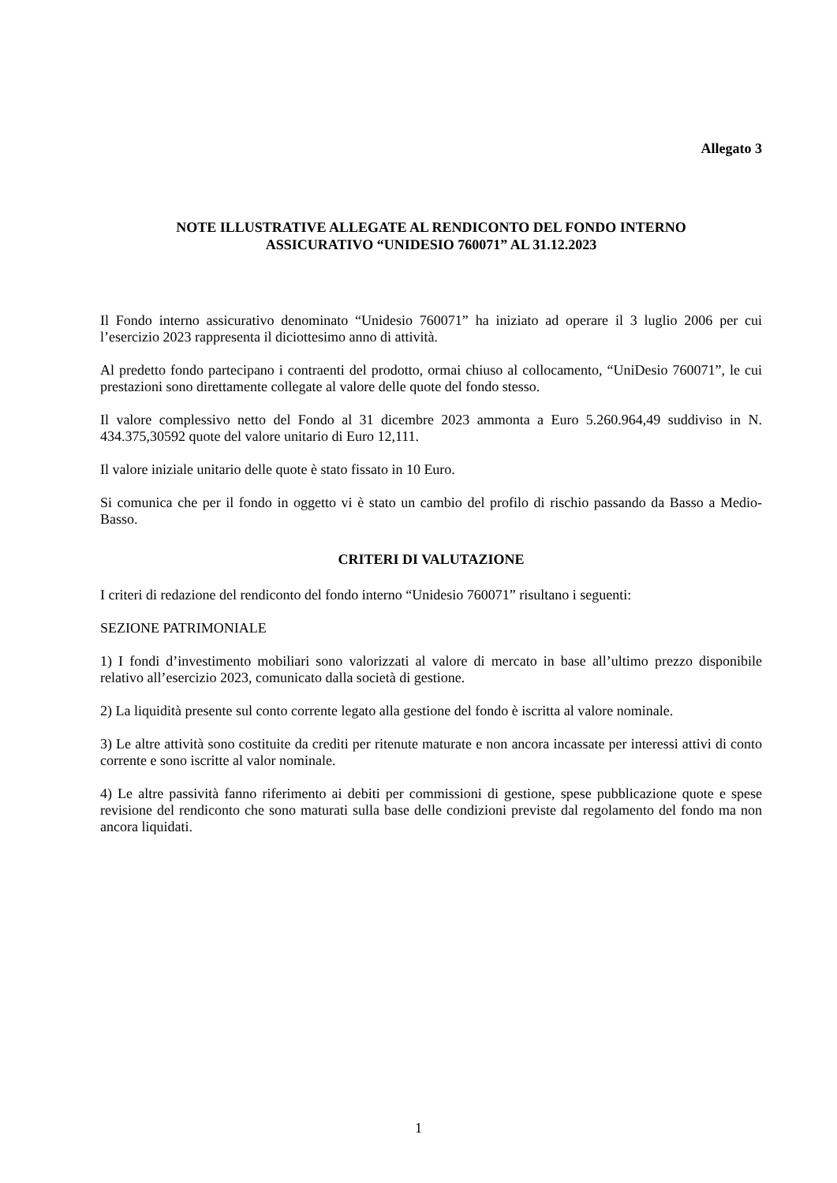Allegato 3
NOTE ILLUSTRATIVE ALLEGATE AL RENDICONTO DEL FONDO INTERNO
ASSICURATIVO “UNIDESIO 760071” AL 31.12.2023
Il Fondo interno assicurativo denominato “Unidesio 760071” ha iniziato ad operare il 3 luglio 2006 per cui l’esercizio 2023 rappresenta il diciottesimo anno di attività.
Al predetto fondo partecipano i contraenti del prodotto, ormai chiuso al collocamento, “UniDesio 760071”, le cui prestazioni sono direttamente collegate al valore delle quote del fondo stesso.
Il valore complessivo netto del Fondo al 31 dicembre 2023 ammonta a Euro 5.260.964,49 suddiviso in N. 434.375,30592 quote del valore unitario di Euro 12,111.
Il valore iniziale unitario delle quote è stato fissato in 10 Euro.
Si comunica che per il fondo in oggetto vi è stato un cambio del profilo di rischio passando da Basso a Medio-Basso.
CRITERI DI VALUTAZIONE
I criteri di redazione del rendiconto del fondo interno “Unidesio 760071” risultano i seguenti:
SEZIONE PATRIMONIALE
1) I fondi d’investimento mobiliari sono valorizzati al valore di mercato in base all’ultimo prezzo disponibile relativo all’esercizio 2023, comunicato dalla società di gestione.
2) La liquidità presente sul conto corrente legato alla gestione del fondo è iscritta al valore nominale.
3) Le altre attività sono costituite da crediti per ritenute maturate e non ancora incassate per interessi attivi di conto corrente e sono iscritte al valor nominale.
4) Le altre passività fanno riferimento ai debiti per commissioni di gestione, spese pubblicazione quote e spese revisione del rendiconto che sono maturati sulla base delle condizioni previste dal regolamento del fondo ma non ancora liquidati.
1